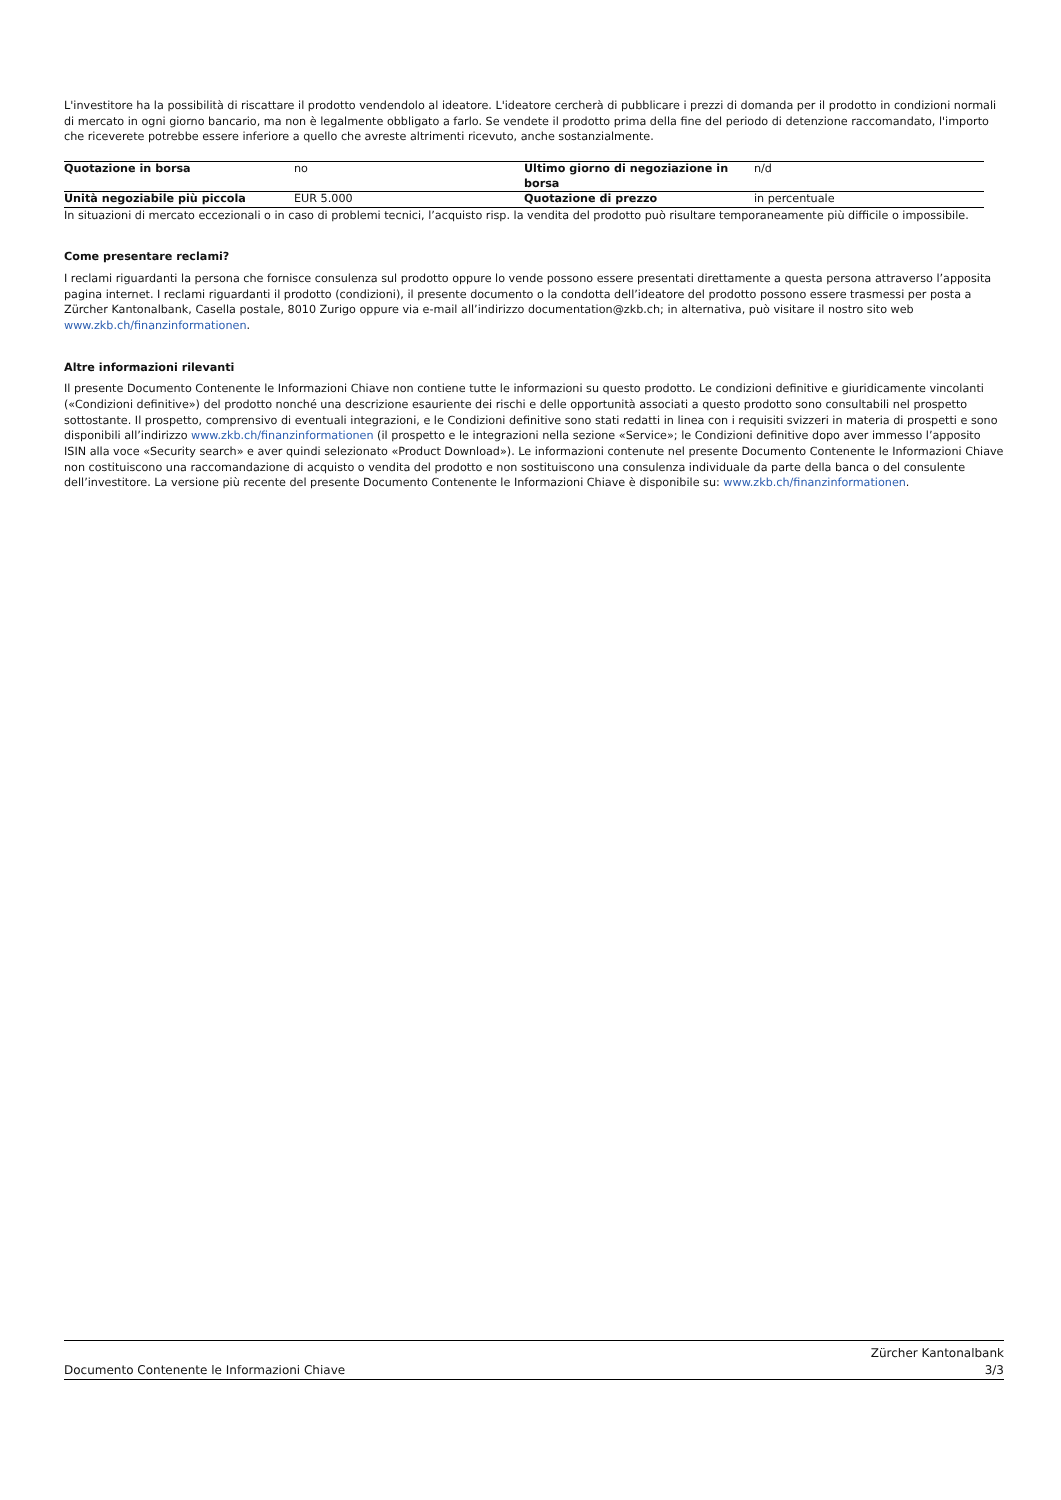L'investitore ha la possibilità di riscattare il prodotto vendendolo al ideatore. L'ideatore cercherà di pubblicare i prezzi di domanda per il prodotto in condizioni normali di mercato in ogni giorno bancario, ma non è legalmente obbligato a farlo. Se vendete il prodotto prima della fine del periodo di detenzione raccomandato, l'importo che riceverete potrebbe essere inferiore a quello che avreste altrimenti ricevuto, anche sostanzialmente.
| Quotazione in borsa | no | Ultimo giorno di negoziazione in borsa | n/d |
| Unità negoziabile più piccola | EUR 5.000 | Quotazione di prezzo | in percentuale |
In situazioni di mercato eccezionali o in caso di problemi tecnici, l’acquisto risp. la vendita del prodotto può risultare temporaneamente più difficile o impossibile.
Come presentare reclami?
I reclami riguardanti la persona che fornisce consulenza sul prodotto oppure lo vende possono essere presentati direttamente a questa persona attraverso l’apposita pagina internet. I reclami riguardanti il prodotto (condizioni), il presente documento o la condotta dell’ideatore del prodotto possono essere trasmessi per posta a Zürcher Kantonalbank, Casella postale, 8010 Zurigo oppure via e-mail all’indirizzo documentation@zkb.ch; in alternativa, può visitare il nostro sito web www.zkb.ch/finanzinformationen.
Altre informazioni rilevanti
Il presente Documento Contenente le Informazioni Chiave non contiene tutte le informazioni su questo prodotto. Le condizioni definitive e giuridicamente vincolanti («Condizioni definitive») del prodotto nonché una descrizione esauriente dei rischi e delle opportunità associati a questo prodotto sono consultabili nel prospetto sottostante. Il prospetto, comprensivo di eventuali integrazioni, e le Condizioni definitive sono stati redatti in linea con i requisiti svizzeri in materia di prospetti e sono disponibili all’indirizzo www.zkb.ch/finanzinformationen (il prospetto e le integrazioni nella sezione «Service»; le Condizioni definitive dopo aver immesso l’apposito ISIN alla voce «Security search» e aver quindi selezionato «Product Download»). Le informazioni contenute nel presente Documento Contenente le Informazioni Chiave non costituiscono una raccomandazione di acquisto o vendita del prodotto e non sostituiscono una consulenza individuale da parte della banca o del consulente dell’investitore. La versione più recente del presente Documento Contenente le Informazioni Chiave è disponibile su: www.zkb.ch/finanzinformationen.
Documento Contenente le Informazioni Chiave Zürcher Kantonalbank
3/3